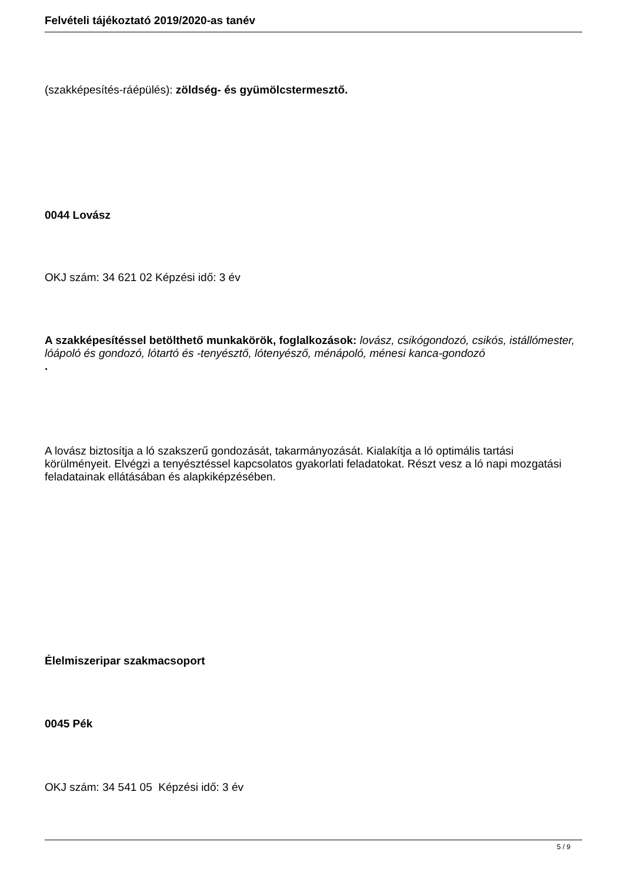Felvételi tájékoztató 2019/2020-as tanév
(szakképesítés-ráépülés): zöldség- és gyümölcstermesztő.
0044 Lovász
OKJ szám: 34 621 02 Képzési idő: 3 év
A szakképesítéssel betölthető munkakörök, foglalkozások: lovász, csikógondozó, csikós, istállómester, lóápoló és gondozó, lótartó és -tenyésztő, lótenyésző, ménápoló, ménesi kanca-gondozó
.
A lovász biztosítja a ló szakszerű gondozását, takarmányozását. Kialakítja a ló optimális tartási körülményeit. Elvégzi a tenyésztéssel kapcsolatos gyakorlati feladatokat. Részt vesz a ló napi mozgatási feladatainak ellátásában és alapkiképzésében.
Élelmiszeripar szakmacsoport
0045 Pék
OKJ szám: 34 541 05 Képzési idő: 3 év
5 / 9